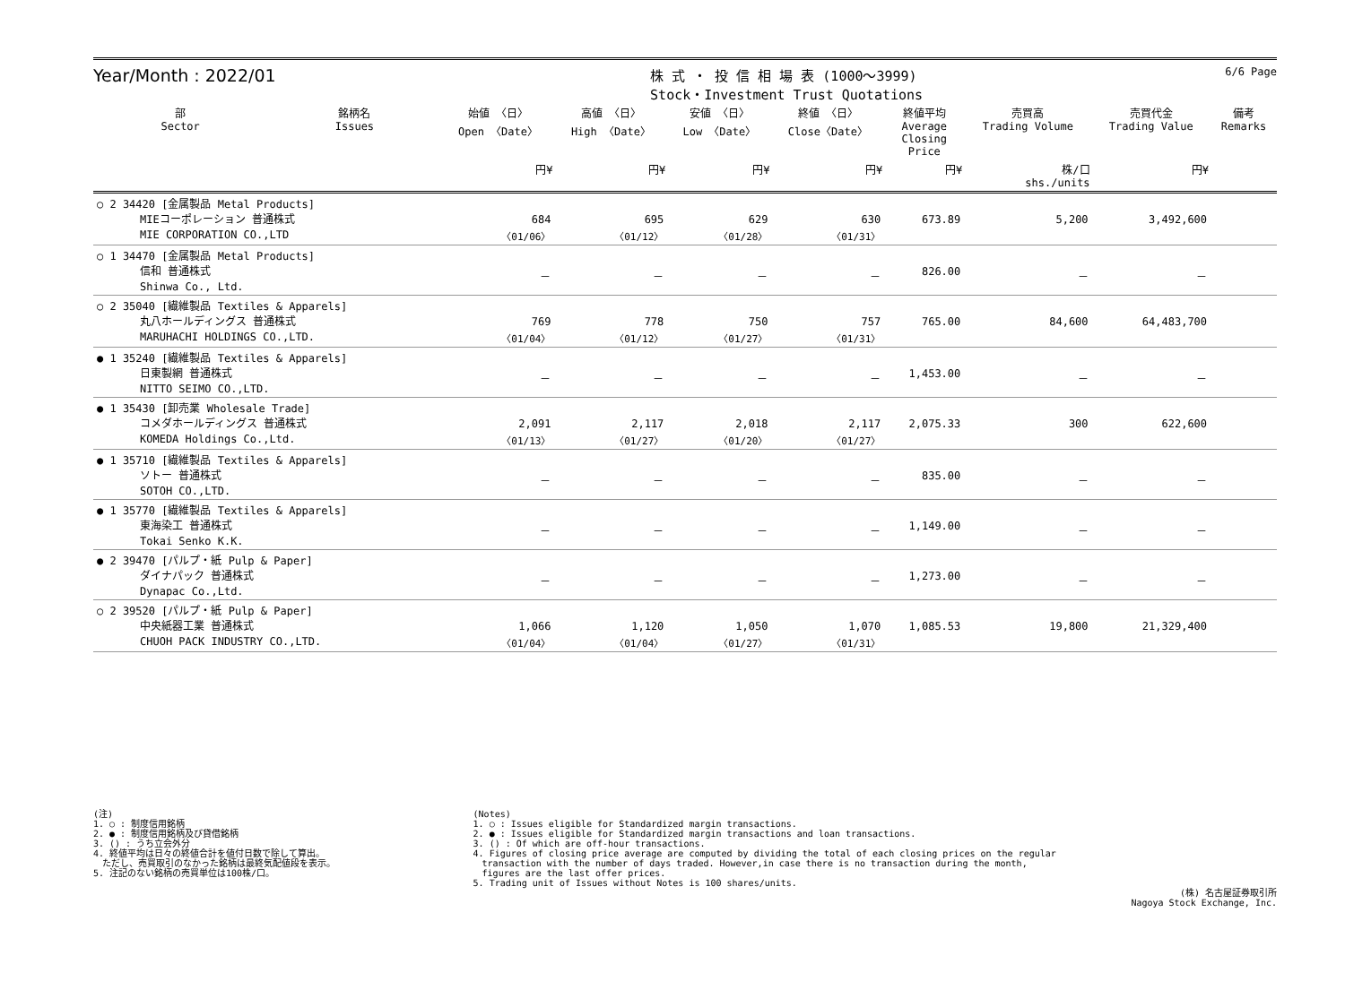Year/Month : 2022/01
株 式 ・ 投 信 相 場 表 (1000～3999)
Stock・Investment Trust Quotations
6/6 Page
| 部 Sector | 銘柄名 Issues | 始値 〈日〉 Open 〈Date〉 | 高値 〈日〉 High 〈Date〉 | 安値 〈日〉 Low 〈Date〉 | 終値 〈日〉 Close〈Date〉 | 終値平均 Average Closing Price | 売買高 Trading Volume | 売買代金 Trading Value | 備考 Remarks |
| --- | --- | --- | --- | --- | --- | --- | --- | --- | --- |
| | | 円¥ | 円¥ | 円¥ | 円¥ | 円¥ | 株/口 shs./units | 円¥ | |
| ○ 2 34420 [金属製品 Metal Products] MIEコーポレーション 普通株式 MIE CORPORATION CO.,LTD | | 684 〈01/06〉 | 695 〈01/12〉 | 629 〈01/28〉 | 630 〈01/31〉 | 673.89 | 5,200 | 3,492,600 | |
| ○ 1 34470 [金属製品 Metal Products] 信和 普通株式 Shinwa Co., Ltd. | | － | － | － | － | 826.00 | － | － | |
| ○ 2 35040 [繊維製品 Textiles & Apparels] 丸八ホールディングス 普通株式 MARUHACHI HOLDINGS CO.,LTD. | | 769 〈01/04〉 | 778 〈01/12〉 | 750 〈01/27〉 | 757 〈01/31〉 | 765.00 | 84,600 | 64,483,700 | |
| ● 1 35240 [繊維製品 Textiles & Apparels] 日東製網 普通株式 NITTO SEIMO CO.,LTD. | | － | － | － | － | 1,453.00 | － | － | |
| ● 1 35430 [卸売業 Wholesale Trade] コメダホールディングス 普通株式 KOMEDA Holdings Co.,Ltd. | | 2,091 〈01/13〉 | 2,117 〈01/27〉 | 2,018 〈01/20〉 | 2,117 〈01/27〉 | 2,075.33 | 300 | 622,600 | |
| ● 1 35710 [繊維製品 Textiles & Apparels] ソトー 普通株式 SOTOH CO.,LTD. | | － | － | － | － | 835.00 | － | － | |
| ● 1 35770 [繊維製品 Textiles & Apparels] 東海染工 普通株式 Tokai Senko K.K. | | － | － | － | － | 1,149.00 | － | － | |
| ● 2 39470 [パルプ・紙 Pulp & Paper] ダイナパック 普通株式 Dynapac Co.,Ltd. | | － | － | － | － | 1,273.00 | － | － | |
| ○ 2 39520 [パルプ・紙 Pulp & Paper] 中央紙器工業 普通株式 CHUOH PACK INDUSTRY CO.,LTD. | | 1,066 〈01/04〉 | 1,120 〈01/04〉 | 1,050 〈01/27〉 | 1,070 〈01/31〉 | 1,085.53 | 19,800 | 21,329,400 | |
(注)
1. ○ : 制度信用銘柄
2. ● : 制度信用銘柄及び貸借銘柄
3. () : うち立会外分
4. 終値平均は日々の終値合計を値付日数で除して算出。
　ただし、売買取引のなかった銘柄は最終気配値段を表示。
5. 注記のない銘柄の売買単位は100株/口。
(Notes)
1. ○ : Issues eligible for Standardized margin transactions.
2. ● : Issues eligible for Standardized margin transactions and loan transactions.
3. () : Of which are off-hour transactions.
4. Figures of closing price average are computed by dividing the total of each closing prices on the regular
　transaction with the number of days traded. However,in case there is no transaction during the month,
　figures are the last offer prices.
5. Trading unit of Issues without Notes is 100 shares/units.
(株) 名古屋証券取引所
Nagoya Stock Exchange, Inc.